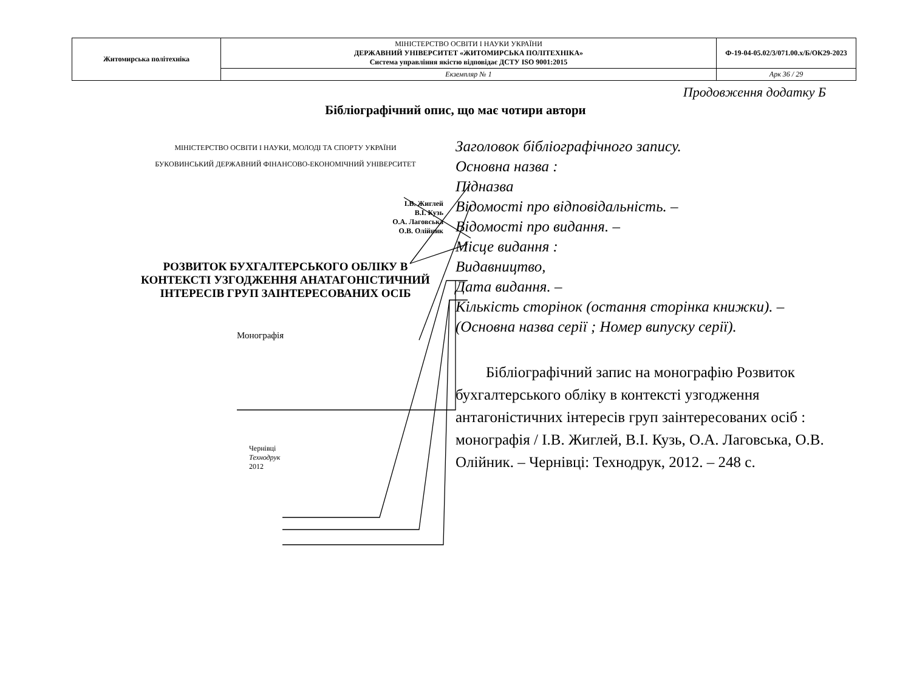| Житомирська політехніка | МІНІСТЕРСТВО ОСВІТИ І НАУКИ УКРАЇНИ ДЕРЖАВНИЙ УНІВЕРСИТЕТ «ЖИТОМИРСЬКА ПОЛІТЕХНІКА» Система управління якістю відповідає ДСТУ ISO 9001:2015 | Ф-19-04-05.02/3/071.00.х/Б/ОК29-2023 |
| | Екземпляр № 1 | Арк 36 / 29 |
Продовження додатку Б
Бібліографічний опис, що має чотири автори
МІНІСТЕРСТВО ОСВІТИ І НАУКИ, МОЛОДІ ТА СПОРТУ УКРАЇНИ
БУКОВИНСЬКИЙ ДЕРЖАВНИЙ ФІНАНСОВО-ЕКОНОМІЧНИЙ УНІВЕРСИТЕТ
І.В. Жиглей
В.І. Кузь
О.А. Лаговська
О.В. Олійник
РОЗВИТОК БУХГАЛТЕРСЬКОГО ОБЛІКУ В КОНТЕКСТІ УЗГОДЖЕННЯ АНАТАГОНІСТИЧНИЙ ІНТЕРЕСІВ ГРУП ЗАІНТЕРЕСОВАНИХ ОСІБ
Монографія
Чернівці
Технодрук
2012
Заголовок бібліографічного запису.
Основна назва :
Підназва
Відомості про відповідальність. –
Відомості про видання. –
Місце видання :
Видавництво,
Дата видання. –
Кількість сторінок (остання сторінка книжки). –
(Основна назва серії ; Номер випуску серії).
Бібліографічний запис на монографію Розвиток бухгалтерського обліку в контексті узгодження антагоністичних інтересів груп заінтересованих осіб : монографія / І.В. Жиглей, В.І. Кузь, О.А. Лаговська, О.В. Олійник. – Чернівці: Технодрук, 2012. – 248 с.